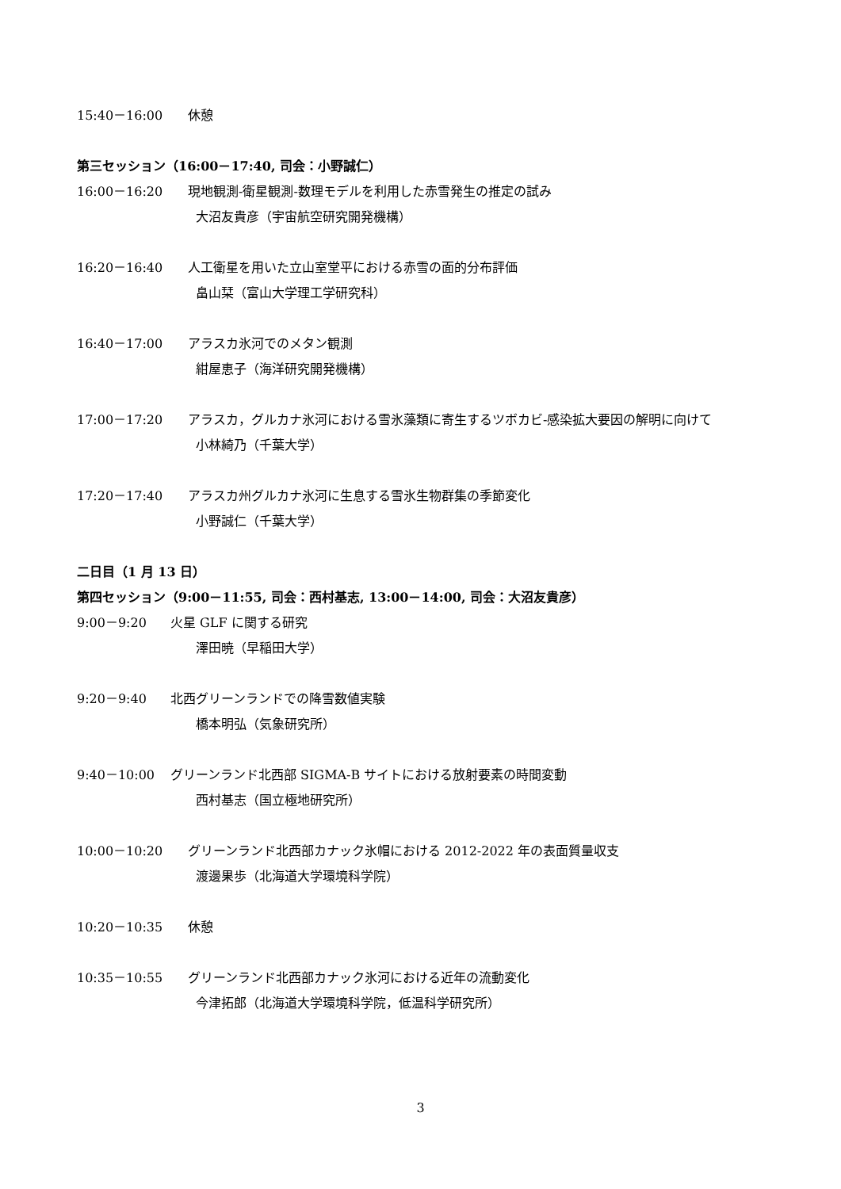15:40－16:00 休憩
第三セッション（16:00－17:40, 司会：小野誠仁）
16:00－16:20 現地観測-衛星観測-数理モデルを利用した赤雪発生の推定の試み
大沼友貴彦（宇宙航空研究開発機構）
16:20－16:40 人工衛星を用いた立山室堂平における赤雪の面的分布評価
畠山栞（富山大学理工学研究科）
16:40－17:00 アラスカ氷河でのメタン観測
紺屋恵子（海洋研究開発機構）
17:00－17:20 アラスカ，グルカナ氷河における雪氷藻類に寄生するツボカビ-感染拡大要因の解明に向けて
小林綺乃（千葉大学）
17:20－17:40 アラスカ州グルカナ氷河に生息する雪氷生物群集の季節変化
小野誠仁（千葉大学）
二日目（1 月 13 日）
第四セッション（9:00－11:55, 司会：西村基志, 13:00－14:00, 司会：大沼友貴彦）
9:00－9:20 火星 GLF に関する研究
澤田暁（早稲田大学）
9:20－9:40 北西グリーンランドでの降雪数値実験
橋本明弘（気象研究所）
9:40－10:00 グリーンランド北西部 SIGMA-B サイトにおける放射要素の時間変動
西村基志（国立極地研究所）
10:00－10:20 グリーンランド北西部カナック氷帽における 2012-2022 年の表面質量収支
渡邊果歩（北海道大学環境科学院）
10:20－10:35 休憩
10:35－10:55 グリーンランド北西部カナック氷河における近年の流動変化
今津拓郎（北海道大学環境科学院，低温科学研究所）
3